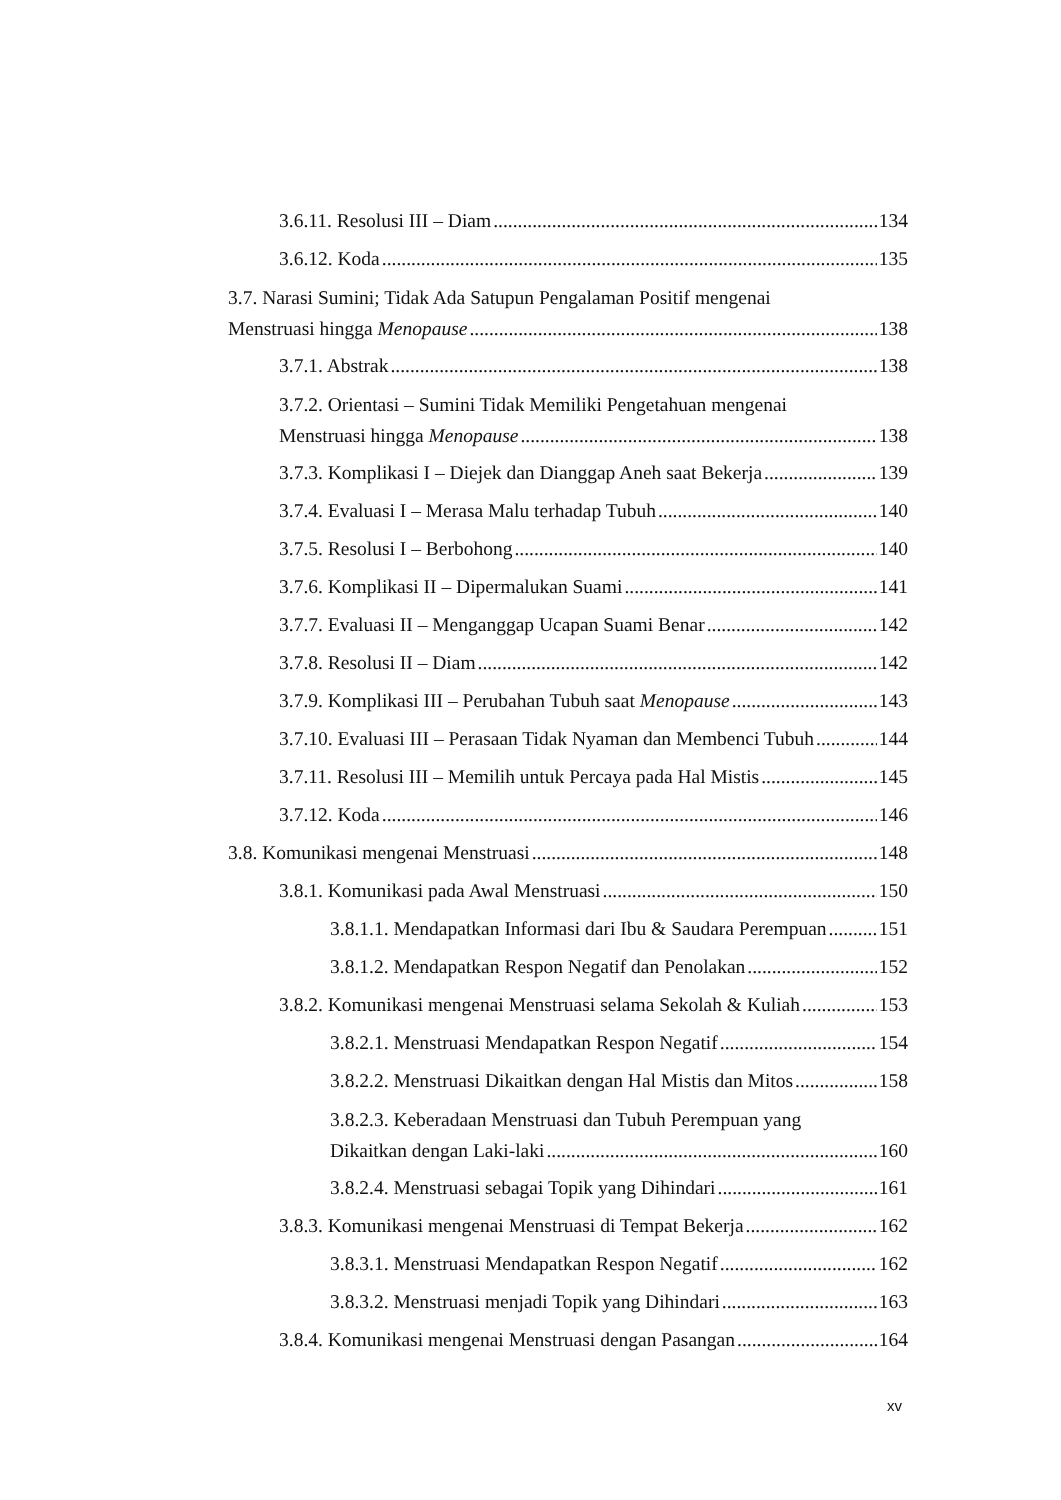3.6.11. Resolusi III – Diam 134
3.6.12. Koda 135
3.7. Narasi Sumini; Tidak Ada Satupun Pengalaman Positif mengenai
Menstruasi hingga Menopause 138
3.7.1. Abstrak 138
3.7.2. Orientasi – Sumini Tidak Memiliki Pengetahuan mengenai
Menstruasi hingga Menopause 138
3.7.3. Komplikasi I – Diejek dan Dianggap Aneh saat Bekerja 139
3.7.4. Evaluasi I – Merasa Malu terhadap Tubuh 140
3.7.5. Resolusi I – Berbohong 140
3.7.6. Komplikasi II – Dipermalukan Suami 141
3.7.7. Evaluasi II – Menganggap Ucapan Suami Benar 142
3.7.8. Resolusi II – Diam 142
3.7.9. Komplikasi III – Perubahan Tubuh saat Menopause 143
3.7.10. Evaluasi III – Perasaan Tidak Nyaman dan Membenci Tubuh 144
3.7.11. Resolusi III – Memilih untuk Percaya pada Hal Mistis 145
3.7.12. Koda 146
3.8. Komunikasi mengenai Menstruasi 148
3.8.1. Komunikasi pada Awal Menstruasi 150
3.8.1.1. Mendapatkan Informasi dari Ibu & Saudara Perempuan 151
3.8.1.2. Mendapatkan Respon Negatif dan Penolakan 152
3.8.2. Komunikasi mengenai Menstruasi selama Sekolah & Kuliah 153
3.8.2.1. Menstruasi Mendapatkan Respon Negatif 154
3.8.2.2. Menstruasi Dikaitkan dengan Hal Mistis dan Mitos 158
3.8.2.3. Keberadaan Menstruasi dan Tubuh Perempuan yang
Dikaitkan dengan Laki-laki 160
3.8.2.4. Menstruasi sebagai Topik yang Dihindari 161
3.8.3. Komunikasi mengenai Menstruasi di Tempat Bekerja 162
3.8.3.1. Menstruasi Mendapatkan Respon Negatif 162
3.8.3.2. Menstruasi menjadi Topik yang Dihindari 163
3.8.4. Komunikasi mengenai Menstruasi dengan Pasangan 164
xv